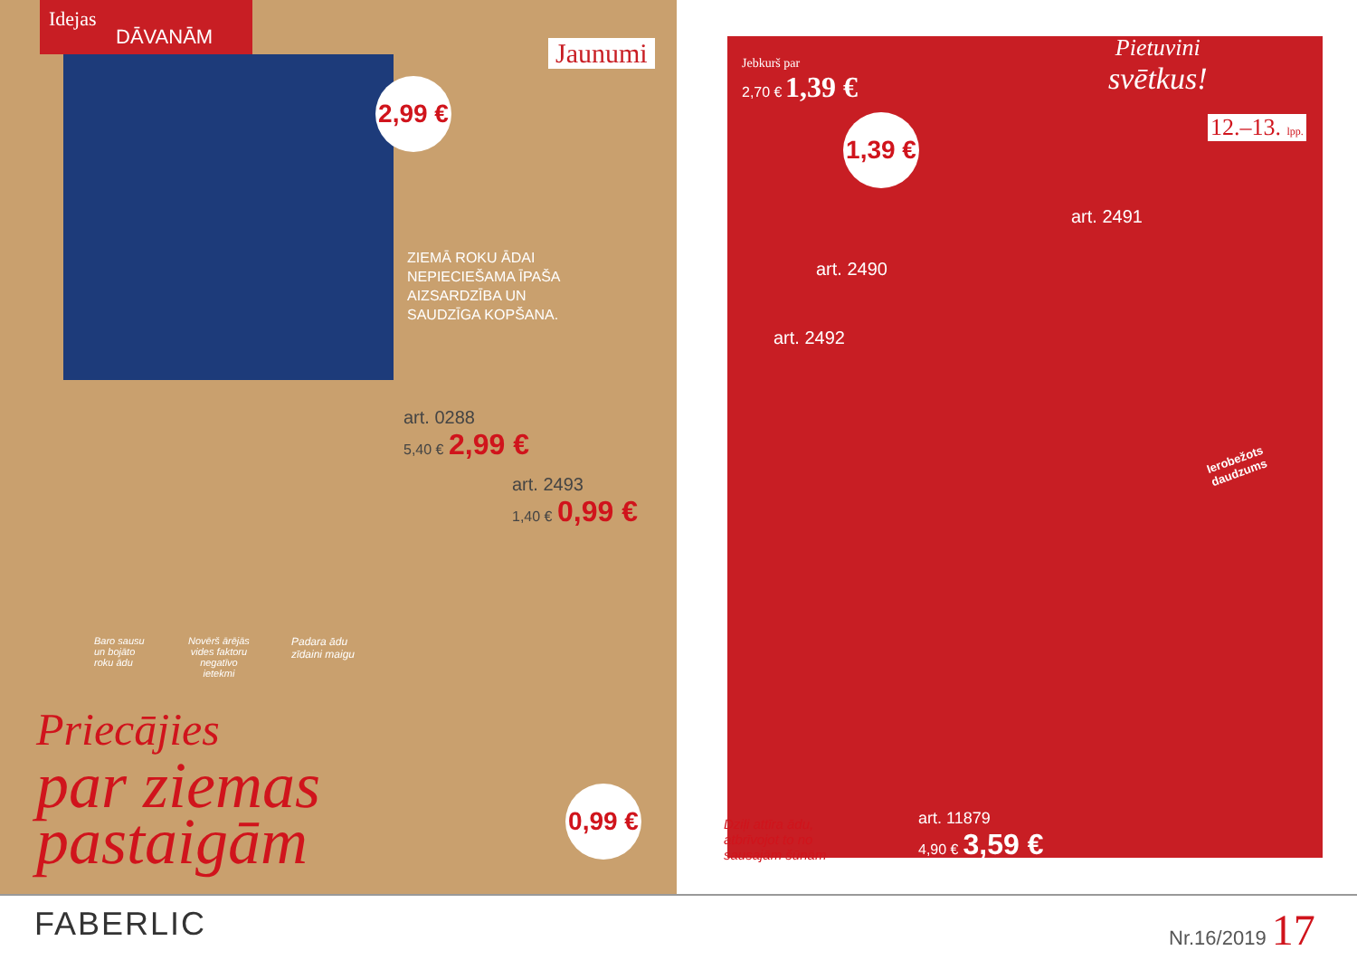Idejas
DĀVANĀM
Jaunumi
2,99 €
ZIEMĀ ROKU ĀDAI
NEPIECIEŠAMA ĪPAŠA
AIZSARDZĪBA UN
SAUDZĪGA KOPŠANA.
art. 0288
5,40 € 2,99 €
art. 2493
1,40 € 0,99 €
Baro sausu
un bojāto
roku ādu
Novērš ārējās
vides faktoru
negatīvo
ietekmi
Padara ādu
zīdaini maigu
Priecājies
par ziemas
pastaigām
0,99 €
Jebkurš par
2,70 € 1,39 €
1,39 €
Pietuvini
svētkus!
12.–13. lpp.
art. 2491
art. 2490
art. 2492
Ierobežots
daudzums
Dziļi attīra ādu,
atbrīvojot to no
sausajām šūnām
art. 11879
4,90 € 3,59 €
FABERLIC Nr.16/2019 17